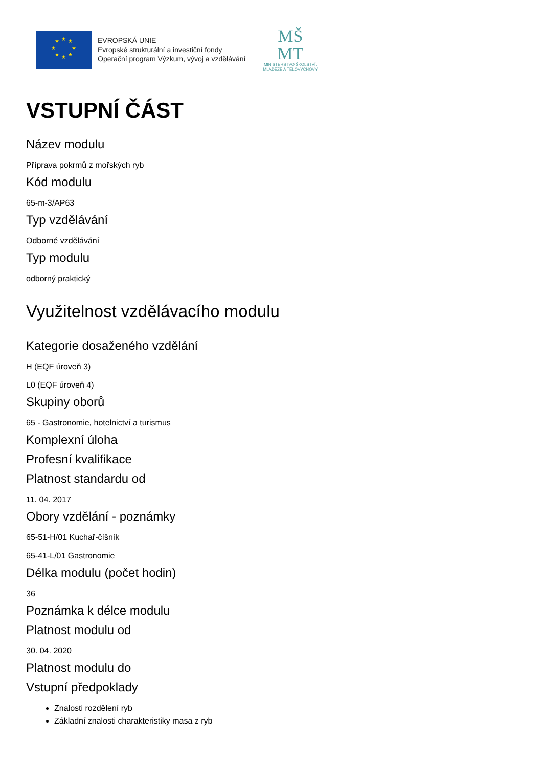★
★
★
★
★
★
★
★
EVROPSKÁ UNIE
Evropské strukturální a investiční fondy
Operační program Výzkum, vývoj a vzdělávání
MŠ
MT
MINISTERSTVO ŠKOLSTVÍ,
MLÁDEŽE A TĚLOVÝCHOVY
VSTUPNÍ ČÁST
Název modulu
Příprava pokrmů z mořských ryb
Kód modulu
65-m-3/AP63
Typ vzdělávání
Odborné vzdělávání
Typ modulu
odborný praktický
Využitelnost vzdělávacího modulu
Kategorie dosaženého vzdělání
H (EQF úroveň 3)
L0 (EQF úroveň 4)
Skupiny oborů
65 - Gastronomie, hotelnictví a turismus
Komplexní úloha
Profesní kvalifikace
Platnost standardu od
11. 04. 2017
Obory vzdělání - poznámky
65-51-H/01 Kuchař-číšník
65-41-L/01 Gastronomie
Délka modulu (počet hodin)
36
Poznámka k délce modulu
Platnost modulu od
30. 04. 2020
Platnost modulu do
Vstupní předpoklady
Znalosti rozdělení ryb
Základní znalosti charakteristiky masa z ryb